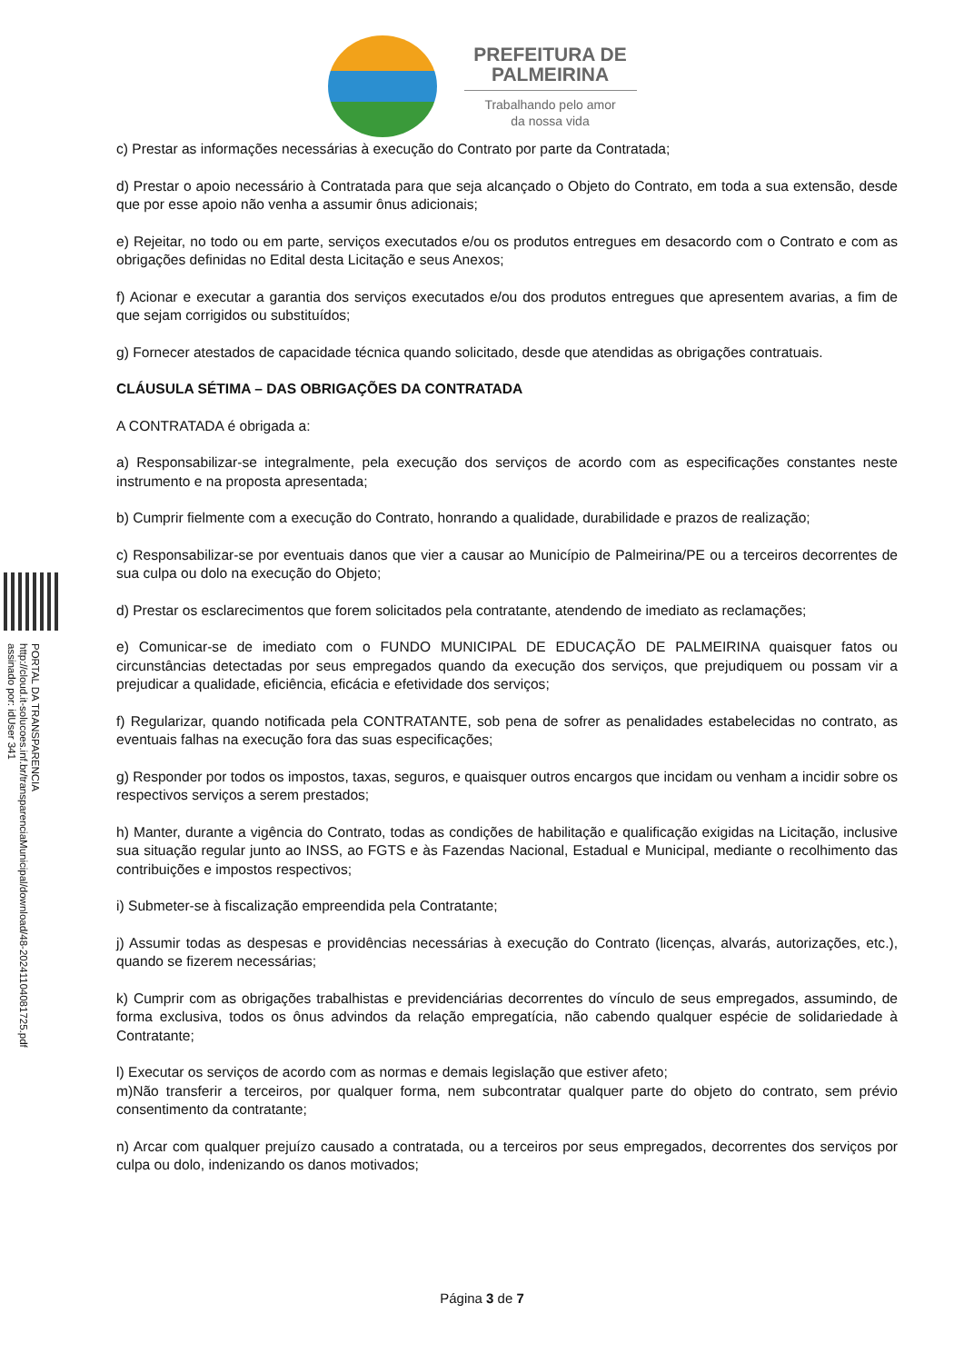PREFEITURA DE
PALMEIRINA
Trabalhando pelo amor
da nossa vida
PORTAL DA TRANSPARENCIA
http://cloud.it-solucoes.inf.br/transparenciaMunicipal/download/48-20241104081725.pdf
assinado por: idUser 341
c) Prestar as informações necessárias à execução do Contrato por parte da Contratada;
d) Prestar o apoio necessário à Contratada para que seja alcançado o Objeto do Contrato, em toda a sua extensão, desde que por esse apoio não venha a assumir ônus adicionais;
e) Rejeitar, no todo ou em parte, serviços executados e/ou os produtos entregues em desacordo com o Contrato e com as obrigações definidas no Edital desta Licitação e seus Anexos;
f) Acionar e executar a garantia dos serviços executados e/ou dos produtos entregues que apresentem avarias, a fim de que sejam corrigidos ou substituídos;
g) Fornecer atestados de capacidade técnica quando solicitado, desde que atendidas as obrigações contratuais.
CLÁUSULA SÉTIMA – DAS OBRIGAÇÕES DA CONTRATADA
A CONTRATADA é obrigada a:
a) Responsabilizar-se integralmente, pela execução dos serviços de acordo com as especificações constantes neste instrumento e na proposta apresentada;
b) Cumprir fielmente com a execução do Contrato, honrando a qualidade, durabilidade e prazos de realização;
c) Responsabilizar-se por eventuais danos que vier a causar ao Município de Palmeirina/PE ou a terceiros decorrentes de sua culpa ou dolo na execução do Objeto;
d) Prestar os esclarecimentos que forem solicitados pela contratante, atendendo de imediato as reclamações;
e) Comunicar-se de imediato com o FUNDO MUNICIPAL DE EDUCAÇÃO DE PALMEIRINA quaisquer fatos ou circunstâncias detectadas por seus empregados quando da execução dos serviços, que prejudiquem ou possam vir a prejudicar a qualidade, eficiência, eficácia e efetividade dos serviços;
f) Regularizar, quando notificada pela CONTRATANTE, sob pena de sofrer as penalidades estabelecidas no contrato, as eventuais falhas na execução fora das suas especificações;
g) Responder por todos os impostos, taxas, seguros, e quaisquer outros encargos que incidam ou venham a incidir sobre os respectivos serviços a serem prestados;
h) Manter, durante a vigência do Contrato, todas as condições de habilitação e qualificação exigidas na Licitação, inclusive sua situação regular junto ao INSS, ao FGTS e às Fazendas Nacional, Estadual e Municipal, mediante o recolhimento das contribuições e impostos respectivos;
i) Submeter-se à fiscalização empreendida pela Contratante;
j) Assumir todas as despesas e providências necessárias à execução do Contrato (licenças, alvarás, autorizações, etc.), quando se fizerem necessárias;
k) Cumprir com as obrigações trabalhistas e previdenciárias decorrentes do vínculo de seus empregados, assumindo, de forma exclusiva, todos os ônus advindos da relação empregatícia, não cabendo qualquer espécie de solidariedade à Contratante;
l) Executar os serviços de acordo com as normas e demais legislação que estiver afeto;
m)Não transferir a terceiros, por qualquer forma, nem subcontratar qualquer parte do objeto do contrato, sem prévio consentimento da contratante;
n) Arcar com qualquer prejuízo causado a contratada, ou a terceiros por seus empregados, decorrentes dos serviços por culpa ou dolo, indenizando os danos motivados;
Página 3 de 7